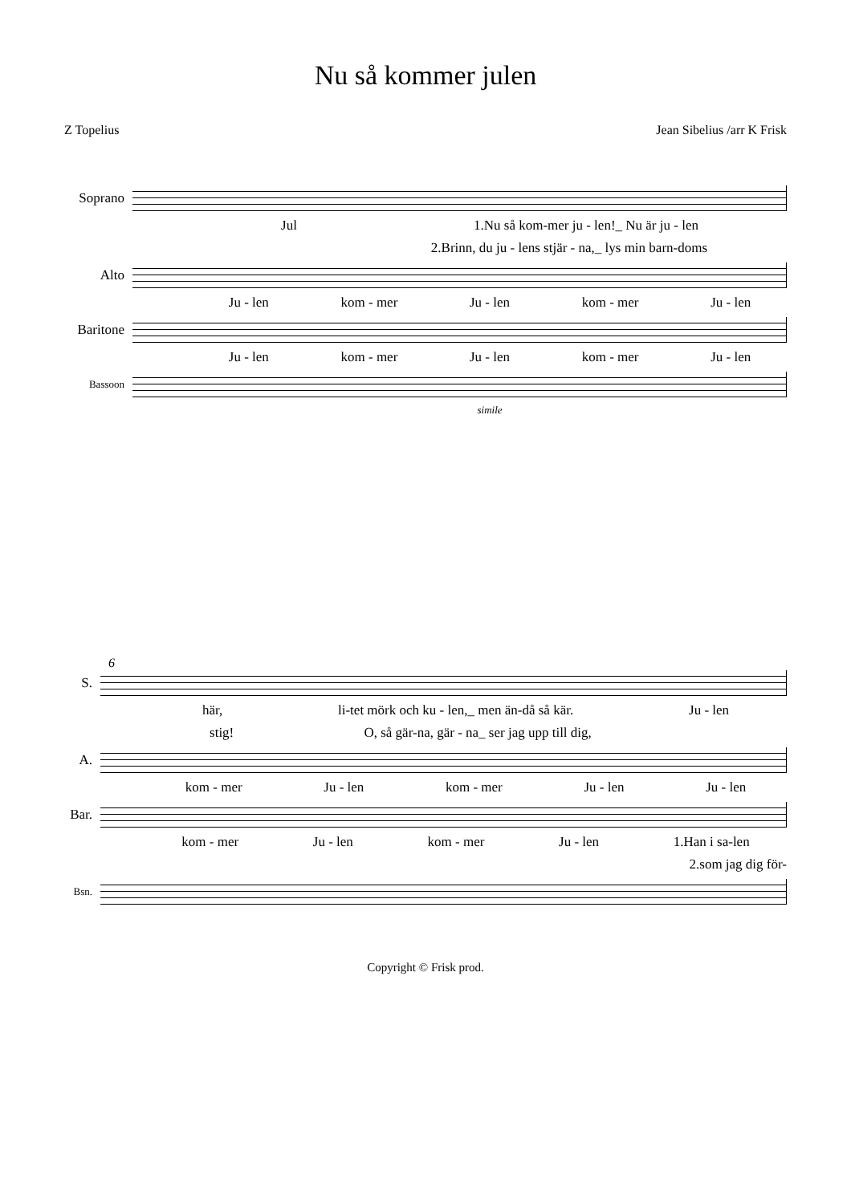Nu så kommer julen
Z Topelius Jean Sibelius /arr K Frisk
Soprano
Jul 1.Nu så kom-mer ju - len!_ Nu är ju - len
2.Brinn, du ju - lens stjär - na,_ lys min barn-doms
Alto
Ju - len kom - mer Ju - len kom - mer Ju - len
Baritone
Ju - len kom - mer Ju - len kom - mer Ju - len
Bassoon
simile
6
S.
här, li-tet mörk och ku - len,_ men än-då så kär. Ju - len
stig! O, så gär-na, gär - na_ ser jag upp till dig,
A.
kom - mer Ju - len kom - mer Ju - len Ju - len
Bar.
kom - mer Ju - len kom - mer Ju - len 1.Han i sa-len
2.som jag dig för-
Bsn.
Copyright © Frisk prod.